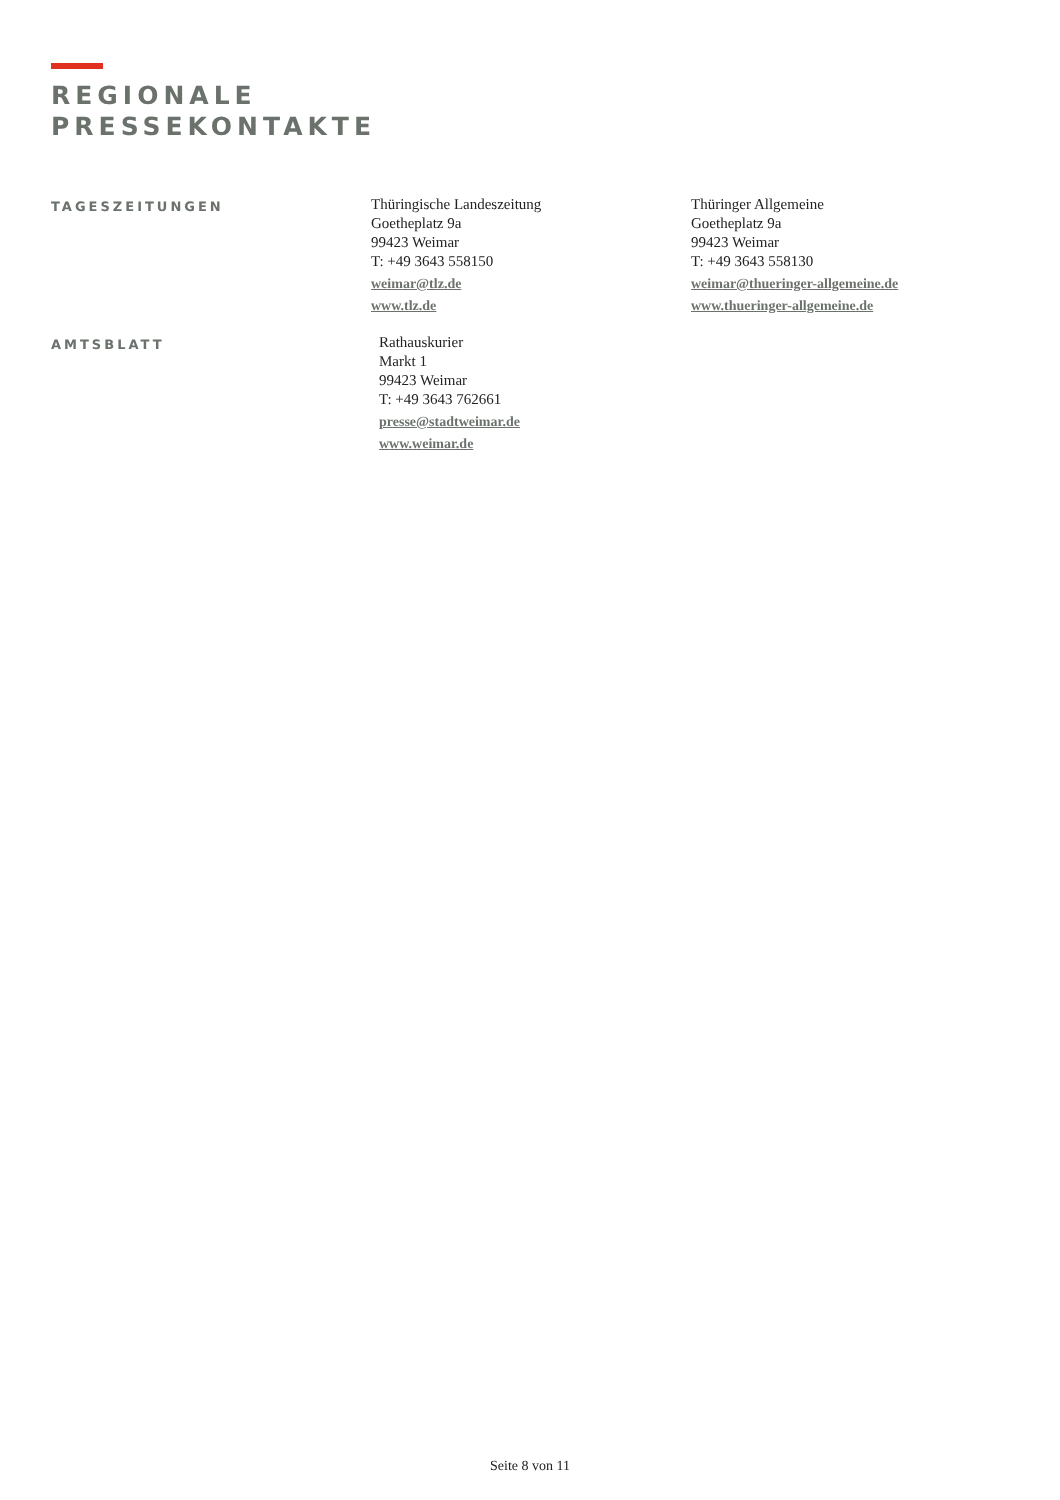REGIONALE
PRESSEKONTAKTE
TAGESZEITUNGEN
Thüringische Landeszeitung
Goetheplatz 9a
99423 Weimar
T: +49 3643 558150
weimar@tlz.de
www.tlz.de
Thüringer Allgemeine
Goetheplatz 9a
99423 Weimar
T: +49 3643 558130
weimar@thueringer-allgemeine.de
www.thueringer-allgemeine.de
AMTSBLATT
Rathauskurier
Markt 1
99423 Weimar
T: +49 3643 762661
presse@stadtweimar.de
www.weimar.de
Seite 8 von 11